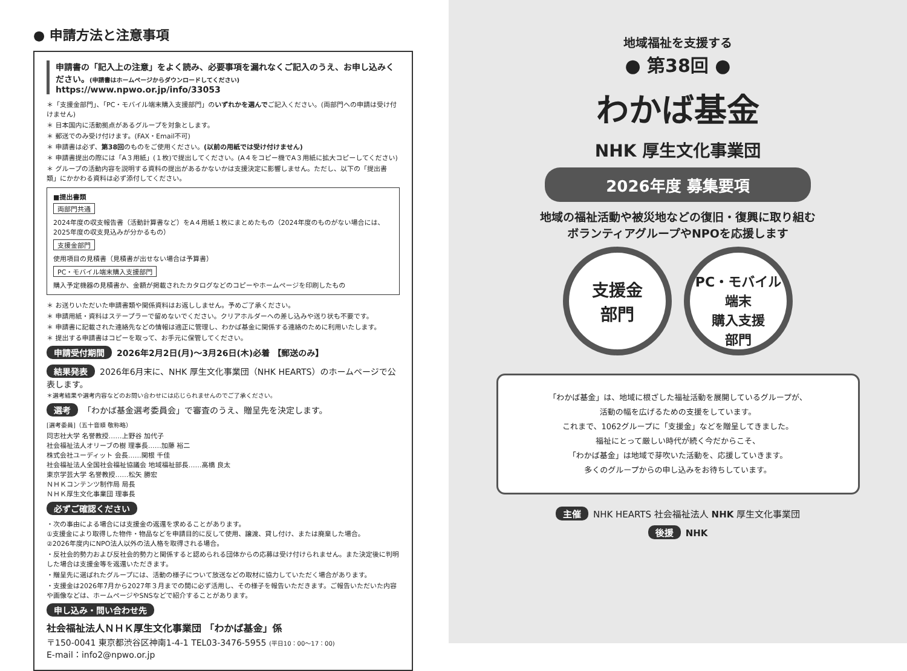● 申請方法と注意事項
申請書の「記入上の注意」をよく読み、必要事項を漏れなくご記入のうえ、お申し込みください。(申請書はホームページからダウンロードしてください)
https://www.npwo.or.jp/info/33053
＊「支援金部門」、「PC・モバイル端末購入支援部門」のいずれかを選んでご記入ください。(両部門への申請は受け付けません)
＊ 日本国内に活動拠点があるグループを対象とします。
＊ 郵送でのみ受け付けます。(FAX・Email不可)
＊ 申請書は必ず、第38回のものをご使用ください。(以前の用紙では受け付けません)
＊ 申請書提出の際には「A３用紙」(１枚)で提出してください。(A４をコピー機でA３用紙に拡大コピーしてください)
＊ グループの活動内容を説明する資料の提出があるかないかは支援決定に影響しません。ただし、以下の「提出書類」にかかわる資料は必ず添付してください。
■提出書類
両部門共通
2024年度の収支報告書（活動計算書など）をA４用紙１枚にまとめたもの（2024年度のものがない場合には、2025年度の収支見込みが分かるもの）
支援金部門
使用項目の見積書（見積書が出せない場合は予算書）
PC・モバイル端末購入支援部門
購入予定機器の見積書か、金額が掲載されたカタログなどのコピーやホームページを印刷したもの
＊ お送りいただいた申請書類や関係資料はお返ししません。予めご了承ください。
＊ 申請用紙・資料はステープラーで留めないでください。クリアホルダーへの差し込みや送り状も不要です。
＊ 申請書に記載された連絡先などの情報は適正に管理し、わかば基金に関係する連絡のために利用いたします。
＊ 提出する申請書はコピーを取って、お手元に保管してください。
申請受付期間 2026年2月2日(月)〜3月26日(木)必着 【郵送のみ】
結果発表 2026年6月末に、NHK 厚生文化事業団（NHK HEARTS）のホームページで公表します。
＊選考結果や選考内容などのお問い合わせには応じられませんのでご了承ください。
選考 「わかば基金選考委員会」で審査のうえ、贈呈先を決定します。
[選考委員]（五十音順 敬称略）
同志社大学 名誉教授……上野谷 加代子
社会福祉法人オリーブの樹 理事長……加藤 裕二
株式会社ユーディット 会長……関根 千佳
社会福祉法人全国社会福祉協議会 地域福祉部長……高橋 良太
東京学芸大学 名誉教授……松矢 勝宏
ＮＨＫコンテンツ制作局 局長
ＮＨＫ厚生文化事業団 理事長
必ずご確認ください
・次の事由による場合には支援金の返還を求めることがあります。
①支援金により取得した物件・物品などを申請目的に反して使用、譲渡、貸し付け、または廃棄した場合。
②2026年度内にNPO法人以外の法人格を取得される場合。
・反社会的勢力および反社会的勢力と関係すると認められる団体からの応募は受け付けられません。また決定後に判明した場合は支援金等を返還いただきます。
・贈呈先に選ばれたグループには、活動の様子について放送などの取材に協力していただく場合があります。
・支援金は2026年7月から2027年３月までの間に必ず活用し、その様子を報告いただきます。ご報告いただいた内容や画像などは、ホームページやSNSなどで紹介することがあります。
申し込み・問い合わせ先
社会福祉法人ＮＨＫ厚生文化事業団 「わかば基金」係
〒150-0041 東京都渋谷区神南1-4-1 TEL03-3476-5955 (平日10：00〜17：00)
E-mail：info2@npwo.or.jp
地域福祉を支援する
● 第38回 ●
わかば基金
NHK 厚生文化事業団
2026年度 募集要項
地域の福祉活動や被災地などの復旧・復興に取り組む
ボランティアグループやNPOを応援します
支援金
部門
PC・モバイル端末
購入支援
部門
「わかば基金」は、地域に根ざした福祉活動を展開しているグループが、
活動の幅を広げるための支援をしています。
これまで、1062グループに「支援金」などを贈呈してきました。
福祉にとって厳しい時代が続く今だからこそ、
「わかば基金」は地域で芽吹いた活動を、応援していきます。
多くのグループからの申し込みをお待ちしています。
主催 NHK HEARTS 社会福祉法人 NHK 厚生文化事業団
後援 NHK